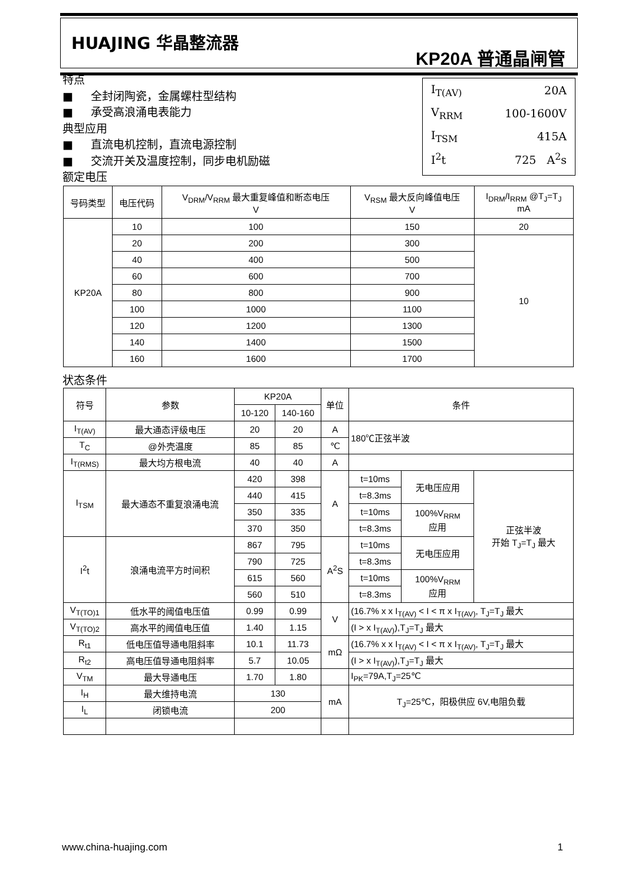HUAJING 华晶整流器
KP20A 普通晶闸管
特点
■ 全封闭陶瓷，金属螺柱型结构
■ 承受高浪涌电表能力
典型应用
■ 直流电机控制，直流电源控制
■ 交流开关及温度控制，同步电机励磁
额定电压
| I<sub>T(AV)</sub> | 20A |
| V<sub>RRM</sub> | 100-1600V |
| I<sub>TSM</sub> | 415A |
| I<sup>2</sup>t | 725 A<sup>2</sup>s |
| 号码类型 | 电压代码 | V<sub>DRM</sub>/V<sub>RRM</sub> 最大重复峰值和断态电压 V | V<sub>RSM</sub> 最大反向峰值电压 V | I<sub>DRM</sub>/I<sub>RRM</sub> @T<sub>J</sub>=T<sub>J</sub> mA |
| --- | --- | --- | --- | --- |
| KP20A | 10 | 100 | 150 | 20 |
| | 20 | 200 | 300 | 10 |
| | 40 | 400 | 500 | |
| | 60 | 600 | 700 | |
| | 80 | 800 | 900 | |
| | 100 | 1000 | 1100 | |
| | 120 | 1200 | 1300 | |
| | 140 | 1400 | 1500 | |
| | 160 | 1600 | 1700 | |
状态条件
| 符号 | 参数 | KP20A | | 单位 | 条件 | | |
| --- | --- | --- | --- | --- | --- | --- | --- |
| | | 10-120 | 140-160 | | | | |
| I<sub>T(AV)</sub> | 最大通态评级电压 | 20 | 20 | A | 180℃正弦半波 | | |
| T<sub>C</sub> | @外壳温度 | 85 | 85 | ℃ | | | |
| I<sub>T(RMS)</sub> | 最大均方根电流 | 40 | 40 | A | | | |
| I<sub>TSM</sub> | 最大通态不重复浪涌电流 | 420 | 398 | A | t=10ms | 无电压应用 | 正弦半波 开始 T<sub>J</sub>=T<sub>J</sub> 最大 |
| | | 440 | 415 | | t=8.3ms | | |
| | | 350 | 335 | | t=10ms | 100%V<sub>RRM</sub> 应用 | |
| | | 370 | 350 | | t=8.3ms | | |
| I<sup>2</sup>t | 浪涌电流平方时间积 | 867 | 795 | A<sup>2</sup>S | t=10ms | 无电压应用 | |
| | | 790 | 725 | | t=8.3ms | | |
| | | 615 | 560 | | t=10ms | 100%V<sub>RRM</sub> 应用 | |
| | | 560 | 510 | | t=8.3ms | | |
| V<sub>T(TO)1</sub> | 低水平的阈值电压值 | 0.99 | 0.99 | V | (16.7% x x I<sub>T(AV)</sub> < I < π x I<sub>T(AV)</sub>, T<sub>J</sub>=T<sub>J</sub> 最大 | | |
| V<sub>T(TO)2</sub> | 高水平的阈值电压值 | 1.40 | 1.15 | | (I > x I<sub>T(AV)</sub>),T<sub>J</sub>=T<sub>J</sub> 最大 | | |
| R<sub>t1</sub> | 低电压值导通电阻斜率 | 10.1 | 11.73 | mΩ | (16.7% x x I<sub>T(AV)</sub> < I < π x I<sub>T(AV)</sub>, T<sub>J</sub>=T<sub>J</sub> 最大 | | |
| R<sub>t2</sub> | 高电压值导通电阻斜率 | 5.7 | 10.05 | | (I > x I<sub>T(AV)</sub>),T<sub>J</sub>=T<sub>J</sub> 最大 | | |
| V<sub>TM</sub> | 最大导通电压 | 1.70 | 1.80 | | I<sub>PK</sub>=79A,T<sub>J</sub>=25℃ | | |
| I<sub>H</sub> | 最大维持电流 | 130 | | mA | T<sub>J</sub>=25℃，阳极供应 6V,电阻负载 | | |
| I<sub>L</sub> | 闭锁电流 | 200 | | | | | |
www.china-huajing.com 1